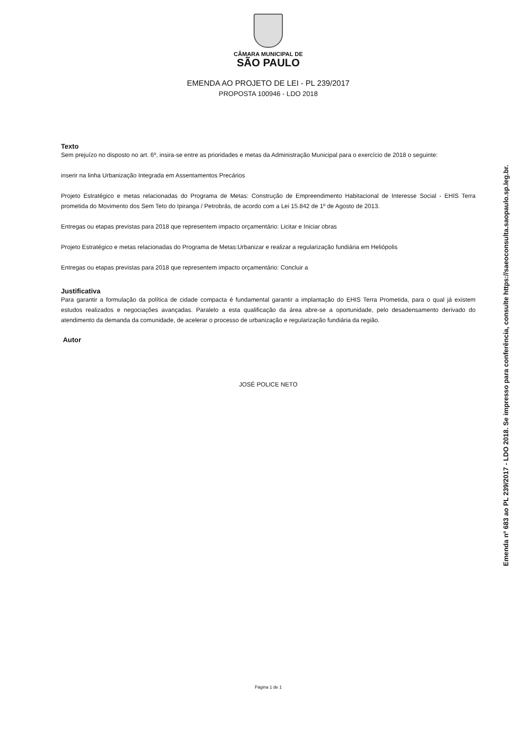CÂMARA MUNICIPAL DE
SÃO PAULO
EMENDA AO PROJETO DE LEI - PL 239/2017
PROPOSTA 100946 - LDO 2018
Texto
Sem prejuízo no disposto no art. 6º, insira-se entre as prioridades e metas da Administração Municipal para o exercício de 2018 o seguinte:
inserir na linha Urbanização Integrada em Assentamentos Precários
Projeto Estratégico e metas relacionadas do Programa de Metas: Construção de Empreendimento Habitacional de Interesse Social - EHIS Terra prometida do Movimento dos Sem Teto do Ipiranga / Petrobrás, de acordo com a Lei 15.842 de 1º de Agosto de 2013.
Entregas ou etapas previstas para 2018 que representem impacto orçamentário: Licitar e Iniciar obras
Projeto Estratégico e metas relacionadas do Programa de Metas:Urbanizar e realizar a regularização fundiária em Heliópolis
Entregas ou etapas previstas para 2018 que representem impacto orçamentário: Concluir a
Justificativa
Para garantir a formulação da política de cidade compacta é fundamental garantir a implantação do EHIS Terra Prometida, para o qual já existem estudos realizados e negociações avançadas. Paralelo a esta qualificação da área abre-se a oportunidade, pelo desadensamento derivado do atendimento da demanda da comunidade, de acelerar o processo de urbanização e regularização fundiária da região.
Autor
JOSÉ POLICE NETO
Página 1 de 1
Emenda nº 683 ao PL 239/2017 - LDO 2018. Se impresso para conferência, consulte https://saeoconsulta.saopaulo.sp.leg.br.